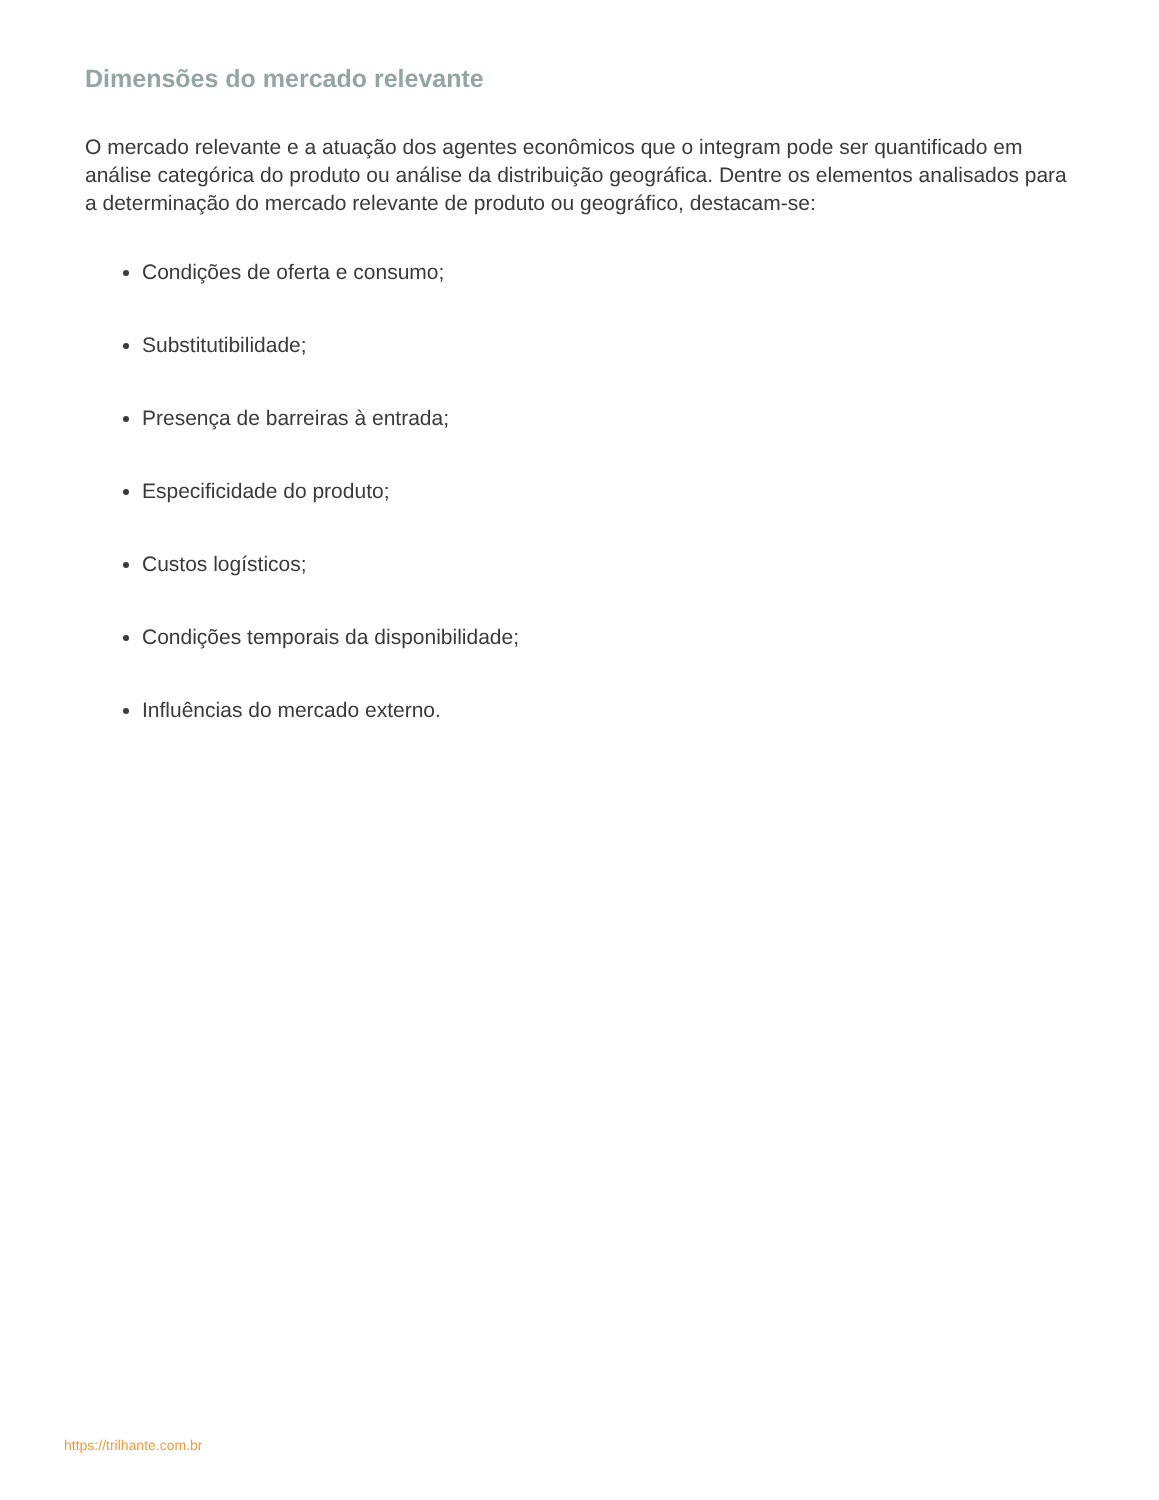Dimensões do mercado relevante
O mercado relevante e a atuação dos agentes econômicos que o integram pode ser quantificado em análise categórica do produto ou análise da distribuição geográfica. Dentre os elementos analisados para a determinação do mercado relevante de produto ou geográfico, destacam-se:
Condições de oferta e consumo;
Substitutibilidade;
Presença de barreiras à entrada;
Especificidade do produto;
Custos logísticos;
Condições temporais da disponibilidade;
Influências do mercado externo.
https://trilhante.com.br